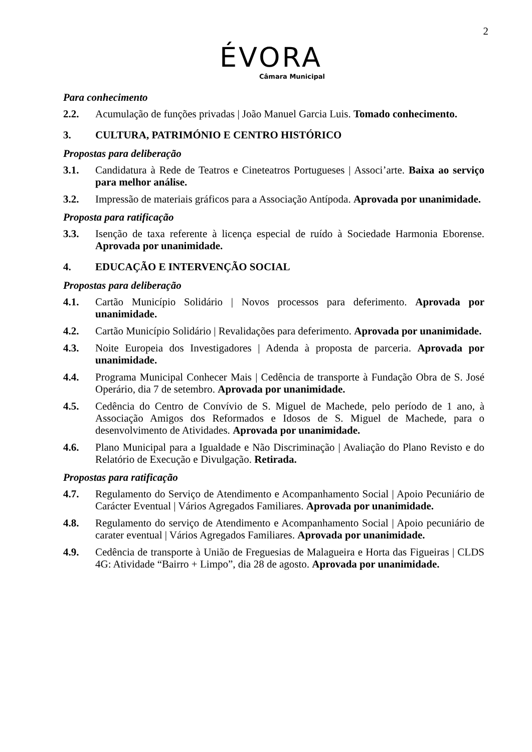2
ÉVORA
Câmara Municipal
Para conhecimento
2.2. Acumulação de funções privadas | João Manuel Garcia Luis. Tomado conhecimento.
3. CULTURA, PATRIMÓNIO E CENTRO HISTÓRICO
Propostas para deliberação
3.1. Candidatura à Rede de Teatros e Cineteatros Portugueses | Associ’arte. Baixa ao serviço para melhor análise.
3.2. Impressão de materiais gráficos para a Associação Antípoda. Aprovada por unanimidade.
Proposta para ratificação
3.3. Isenção de taxa referente à licença especial de ruído à Sociedade Harmonia Eborense. Aprovada por unanimidade.
4. EDUCAÇÃO E INTERVENÇÃO SOCIAL
Propostas para deliberação
4.1. Cartão Município Solidário | Novos processos para deferimento. Aprovada por unanimidade.
4.2. Cartão Município Solidário | Revalidações para deferimento. Aprovada por unanimidade.
4.3. Noite Europeia dos Investigadores | Adenda à proposta de parceria. Aprovada por unanimidade.
4.4. Programa Municipal Conhecer Mais | Cedência de transporte à Fundação Obra de S. José Operário, dia 7 de setembro. Aprovada por unanimidade.
4.5. Cedência do Centro de Convívio de S. Miguel de Machede, pelo período de 1 ano, à Associação Amigos dos Reformados e Idosos de S. Miguel de Machede, para o desenvolvimento de Atividades. Aprovada por unanimidade.
4.6. Plano Municipal para a Igualdade e Não Discriminação | Avaliação do Plano Revisto e do Relatório de Execução e Divulgação. Retirada.
Propostas para ratificação
4.7. Regulamento do Serviço de Atendimento e Acompanhamento Social | Apoio Pecuniário de Carácter Eventual | Vários Agregados Familiares. Aprovada por unanimidade.
4.8. Regulamento do serviço de Atendimento e Acompanhamento Social | Apoio pecuniário de carater eventual | Vários Agregados Familiares. Aprovada por unanimidade.
4.9. Cedência de transporte à União de Freguesias de Malagueira e Horta das Figueiras | CLDS 4G: Atividade “Bairro + Limpo”, dia 28 de agosto. Aprovada por unanimidade.